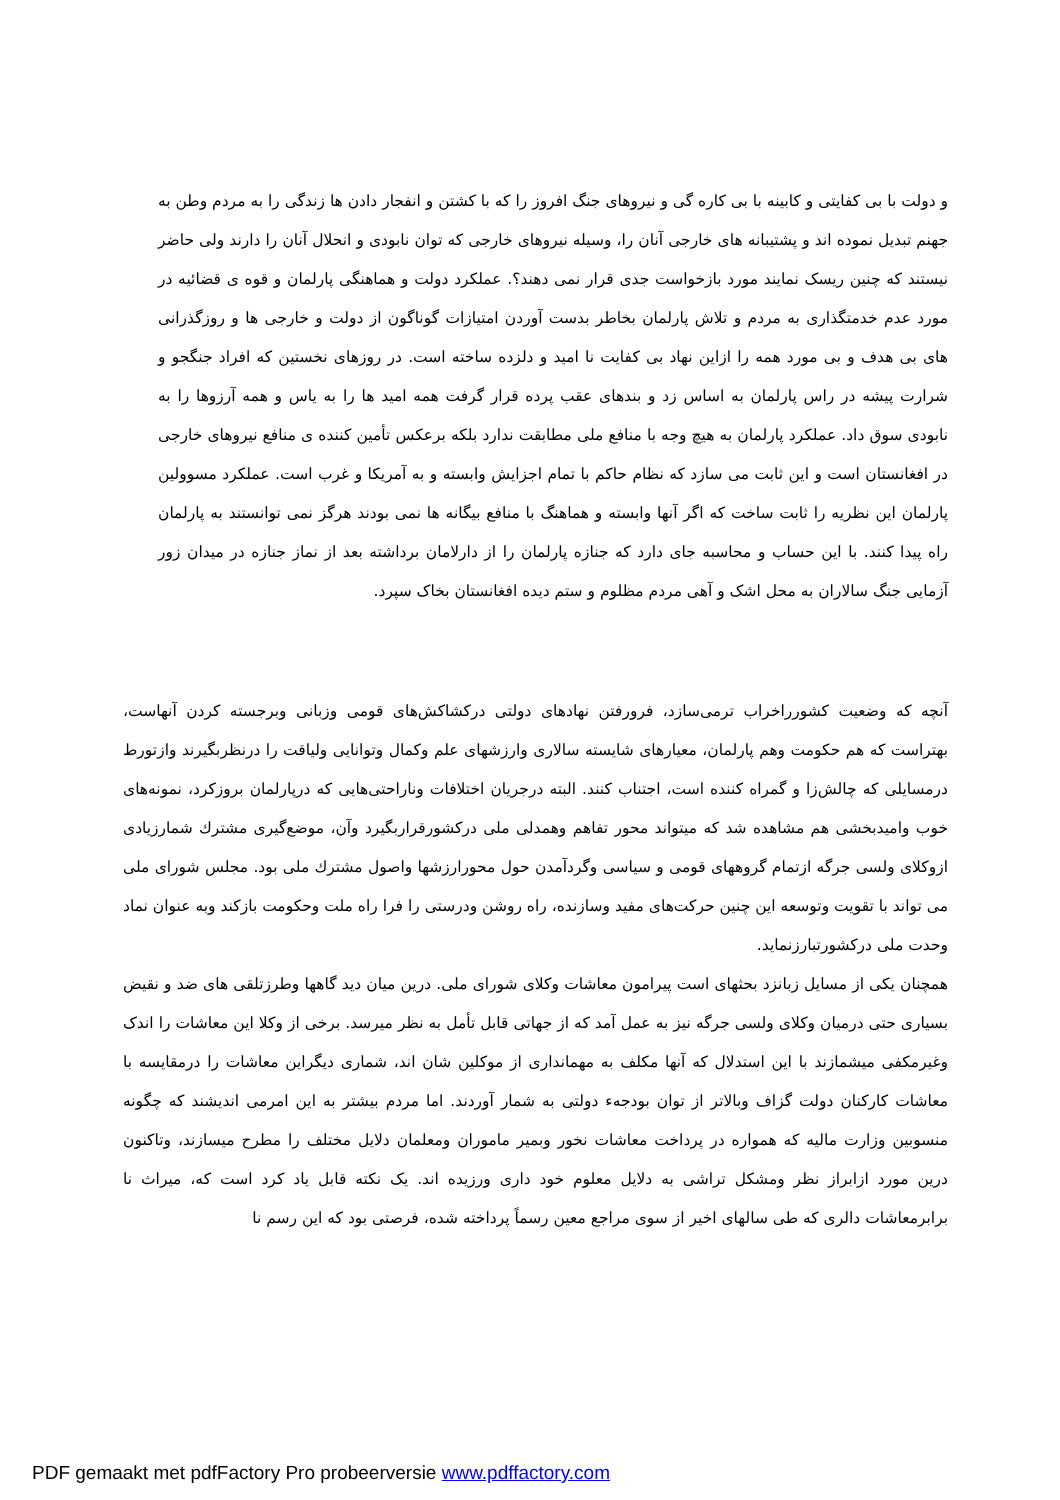و دولت با بی کفایتی و کابینه با بی کاره گی و نیروهای جنگ افروز را که با کشتن و انفجار دادن ها زندگی را به مردم وطن به جهنم تبدیل نموده اند و پشتیبانه های خارجی آنان را، وسیله نیروهای خارجی که توان نابودی و انحلال آنان را دارند ولی حاضر نیستند که چنین ریسک نمایند مورد بازخواست جدی قرار نمی دهند؟. عملکرد دولت و هماهنگی پارلمان و قوه ی قضائیه در مورد عدم خدمتگذاری به مردم و تلاش پارلمان بخاطر بدست آوردن امتیازات گوناگون از دولت و خارجی ها و روزگذرانی های بی هدف و بی مورد همه را ازاین نهاد بی کفایت نا امید و دلزده ساخته است. در روزهای نخستین که افراد جنگجو و شرارت پیشه در راس پارلمان به اساس زد و بندهای عقب پرده قرار گرفت همه امید ها را به یاس و همه آرزوها را به نابودی سوق داد. عملکرد پارلمان به هیچ وجه با منافع ملی مطابقت ندارد بلکه برعکس تأمین کننده ی منافع نیروهای خارجی در افغانستان است و این ثابت می سازد که نظام حاکم با تمام اجزایش وابسته و به آمریکا و غرب است. عملکرد مسوولین پارلمان این نظریه را ثابت ساخت که اگر آنها وابسته و هماهنگ با منافع بیگانه ها نمی بودند هرگز نمی توانستند به پارلمان راه پیدا کنند. با این حساب و محاسبه جای دارد که جنازه پارلمان را از دارلامان برداشته بعد از نماز جنازه در میدان زور آزمایی جنگ سالاران به محل اشک و آهی مردم مظلوم و ستم دیده افغانستان بخاک سپرد.
آنچه که وضعیت کشورراخراب ترمی‌سازد، فرورفتن نهادهای دولتی درکشاکش‌های قومی وزبانی وبرجسته کردن آنهاست، بهتراست که هم حکومت وهم پارلمان، معیارهای شایسته سالاری وارزشهای علم وکمال وتوانایی ولیاقت را درنظربگیرند وازتورط درمسایلی که چالش‌زا و گمراه کننده است، اجتناب کنند. البته درجریان اختلافات وناراحتی‌هایی که درپارلمان بروزکرد، نمونه‌های خوب وامیدبخشی هم مشاهده شد که میتواند محور تفاهم وهمدلی ملی درکشورقراربگیرد وآن، موضع‌گیری مشترك شمارزیادی ازوکلای ولسی جرگه ازتمام گروههای قومی و سیاسی وگردآمدن حول محورارزشها واصول مشترك ملی بود. مجلس شورای ملی می تواند با تقویت وتوسعه این چنین حرکت‌های مفید وسازنده، راه روشن ودرستی را فرا راه ملت وحکومت بازکند وبه عنوان نماد وحدت ملی درکشورتبارزنماید.
همچنان یکی از مسایل زبانزد بحثهای است پیرامون معاشات وکلای شورای ملی. درین میان دید گاهها وطرزتلقی های ضد و نقیض بسیاری حتی درمیان وکلای ولسی جرگه نیز به عمل آمد که از جهاتی قابل تأمل به نظر میرسد. برخی از وکلا این معاشات را اندک وغیرمکفی میشمازند با این استدلال که آنها مکلف به مهمانداری از موکلین شان اند، شماری دیگراین معاشات را درمقایسه با معاشات کارکنان دولت گزاف وبالاتر از توان بودجهء دولتی به شمار آوردند. اما مردم بیشتر به این امرمی اندیشند که چگونه منسوبین وزارت مالیه که همواره در پرداخت معاشات نخور وبمیر ماموران ومعلمان دلایل مختلف را مطرح میسازند، وتاکنون درین مورد ازابراز نظر ومشکل تراشی به دلایل معلوم خود داری ورزیده اند. یک نکته قابل یاد کرد است که، میراث نا برابرمعاشات دالری که طی سالهای اخیر از سوی مراجع معین رسماً پرداخته شده، فرصتی بود که این رسم نا
PDF gemaakt met pdfFactory Pro probeerversie www.pdffactory.com